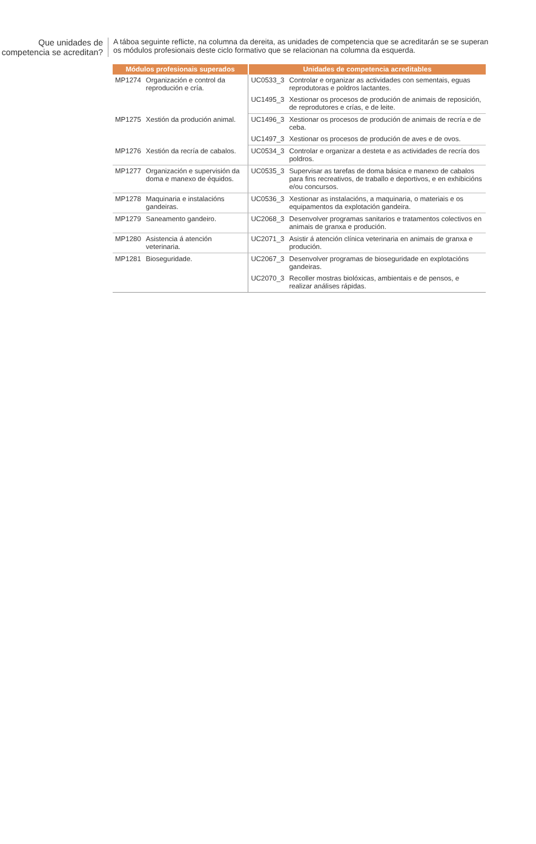Que unidades de competencia se acreditan?
A táboa seguinte reflicte, na columna da dereita, as unidades de competencia que se acreditarán se se superan os módulos profesionais deste ciclo formativo que se relacionan na columna da esquerda.
| Módulos profesionais superados | | Unidades de competencia acreditables | |
| --- | --- | --- | --- |
| MP1274 | Organización e control da reprodución e cría. | UC0533_3 | Controlar e organizar as actividades con sementais, eguas reprodutoras e poldros lactantes. |
| | | UC1495_3 | Xestionar os procesos de produción de animais de reposición, de reprodutores e crías, e de leite. |
| MP1275 | Xestión da produción animal. | UC1496_3 | Xestionar os procesos de produción de animais de recría e de ceba. |
| | | UC1497_3 | Xestionar os procesos de produción de aves e de ovos. |
| MP1276 | Xestión da recría de cabalos. | UC0534_3 | Controlar e organizar a desteta e as actividades de recría dos poldros. |
| MP1277 | Organización e supervisión da doma e manexo de équidos. | UC0535_3 | Supervisar as tarefas de doma básica e manexo de cabalos para fins recreativos, de traballo e deportivos, e en exhibicións e/ou concursos. |
| MP1278 | Maquinaria e instalacións gandeiras. | UC0536_3 | Xestionar as instalacións, a maquinaria, o materiais e os equipamentos da explotación gandeira. |
| MP1279 | Saneamento gandeiro. | UC2068_3 | Desenvolver programas sanitarios e tratamentos colectivos en animais de granxa e produción. |
| MP1280 | Asistencia á atención veterinaria. | UC2071_3 | Asistir á atención clínica veterinaria en animais de granxa e produción. |
| MP1281 | Bioseguridade. | UC2067_3 | Desenvolver programas de bioseguridade en explotacións gandeiras. |
| | | UC2070_3 | Recoller mostras biolóxicas, ambientais e de pensos, e realizar análises rápidas. |